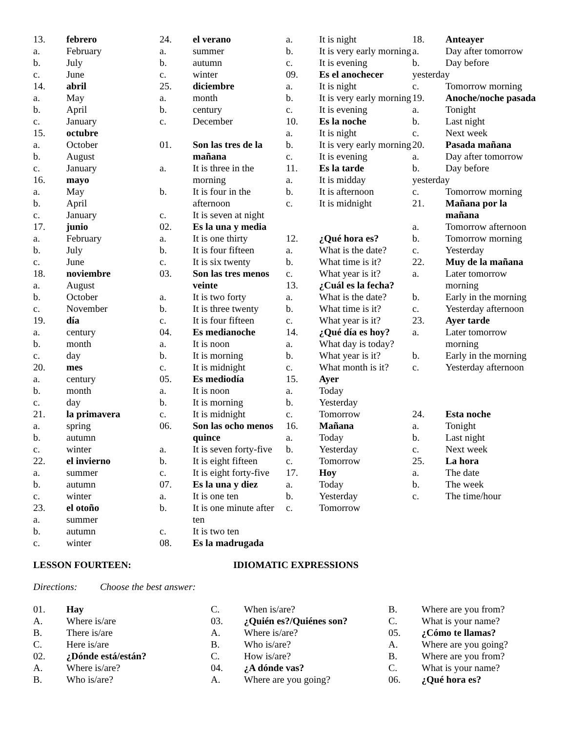13. febrero
a. February
b. July
c. June
14. abril
a. May
b. April
c. January
15. octubre
a. October
b. August
c. January
16. mayo
a. May
b. April
c. January
17. junio
a. February
b. July
c. June
18. noviembre
a. August
b. October
c. November
19. día
a. century
b. month
c. day
20. mes
a. century
b. month
c. day
21. la primavera
a. spring
b. autumn
c. winter
22. el invierno
a. summer
b. autumn
c. winter
23. el otoño
a. summer
b. autumn
c. winter
24. el verano
a. summer
b. autumn
c. winter
25. diciembre
a. month
b. century
c. December
01. Son las tres de la mañana
a. It is three in the morning
b. It is four in the afternoon
c. It is seven at night
02. Es la una y media
a. It is one thirty
b. It is four fifteen
c. It is six twenty
03. Son las tres menos veinte
a. It is two forty
b. It is three twenty
c. It is four fifteen
04. Es medianoche
a. It is noon
b. It is morning
c. It is midnight
05. Es mediodía
a. It is noon
b. It is morning
c. It is midnight
06. Son las ocho menos quince
a. It is seven forty-five
b. It is eight fifteen
c. It is eight forty-five
07. Es la una y diez
a. It is one ten
b. It is one minute after ten
c. It is two ten
08. Es la madrugada
a. It is night
b. It is very early morning
c. It is evening
09. Es el anochecer
a. It is night
b. It is very early morning
c. It is evening
10. Es la noche
a. It is night
b. It is very early morning
c. It is evening
11. Es la tarde
a. It is midday
b. It is afternoon
c. It is midnight
12. ¿Qué hora es?
a. What is the date?
b. What time is it?
c. What year is it?
13. ¿Cuál es la fecha?
a. What is the date?
b. What time is it?
c. What year is it?
14. ¿Qué día es hoy?
a. What day is today?
b. What year is it?
c. What month is it?
15. Ayer
a. Today
b. Yesterday
c. Tomorrow
16. Mañana
a. Today
b. Yesterday
c. Tomorrow
17. Hoy
a. Today
b. Yesterday
c. Tomorrow
18. Anteayer
a. Day after tomorrow
b. Day before
yesterday
c. Tomorrow morning
19. Anoche/noche pasada
a. Tonight
b. Last night
c. Next week
20. Pasada mañana
a. Day after tomorrow
b. Day before
yesterday
c. Tomorrow morning
21. Mañana por la mañana
a. Tomorrow afternoon
b. Tomorrow morning
c. Yesterday
22. Muy de la mañana
a. Later tomorrow morning
b. Early in the morning
c. Yesterday afternoon
23. Ayer tarde
a. Later tomorrow morning
b. Early in the morning
c. Yesterday afternoon
24. Esta noche
a. Tonight
b. Last night
c. Next week
25. La hora
a. The date
b. The week
c. The time/hour
LESSON FOURTEEN: IDIOMATIC EXPRESSIONS
Directions: Choose the best answer:
01. Hay
A. Where is/are
B. There is/are
C. Here is/are
02. ¿Dónde está/están?
A. Where is/are?
B. Who is/are?
C. When is/are?
03. ¿Quién es?/Quiénes son?
A. Where is/are?
B. Who is/are?
C. How is/are?
04. ¿A dónde vas?
A. Where are you going?
B. Where are you from?
C. What is your name?
05. ¿Cómo te llamas?
A. Where are you going?
B. Where are you from?
C. What is your name?
06. ¿Qué hora es?